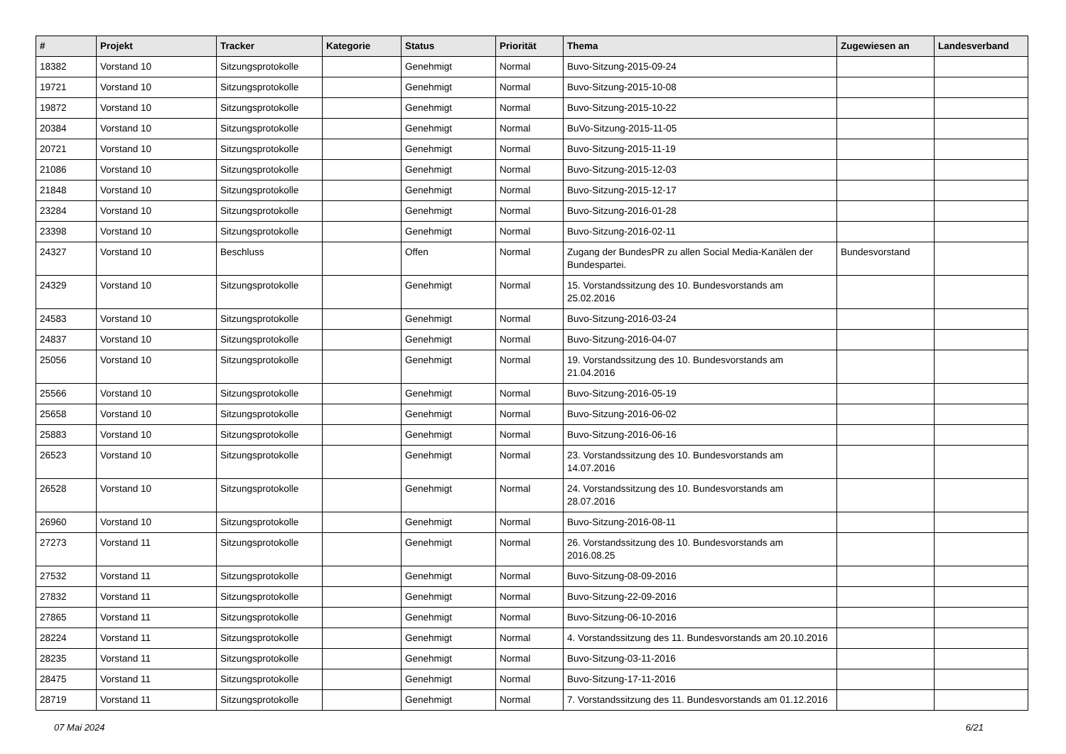| # | Projekt | Tracker | Kategorie | Status | Priorität | Thema | Zugewiesen an | Landesverband |
| --- | --- | --- | --- | --- | --- | --- | --- | --- |
| 18382 | Vorstand 10 | Sitzungsprotokolle | | Genehmigt | Normal | Buvo-Sitzung-2015-09-24 | | |
| 19721 | Vorstand 10 | Sitzungsprotokolle | | Genehmigt | Normal | Buvo-Sitzung-2015-10-08 | | |
| 19872 | Vorstand 10 | Sitzungsprotokolle | | Genehmigt | Normal | Buvo-Sitzung-2015-10-22 | | |
| 20384 | Vorstand 10 | Sitzungsprotokolle | | Genehmigt | Normal | BuVo-Sitzung-2015-11-05 | | |
| 20721 | Vorstand 10 | Sitzungsprotokolle | | Genehmigt | Normal | Buvo-Sitzung-2015-11-19 | | |
| 21086 | Vorstand 10 | Sitzungsprotokolle | | Genehmigt | Normal | Buvo-Sitzung-2015-12-03 | | |
| 21848 | Vorstand 10 | Sitzungsprotokolle | | Genehmigt | Normal | Buvo-Sitzung-2015-12-17 | | |
| 23284 | Vorstand 10 | Sitzungsprotokolle | | Genehmigt | Normal | Buvo-Sitzung-2016-01-28 | | |
| 23398 | Vorstand 10 | Sitzungsprotokolle | | Genehmigt | Normal | Buvo-Sitzung-2016-02-11 | | |
| 24327 | Vorstand 10 | Beschluss | | Offen | Normal | Zugang der BundesPR zu allen Social Media-Kanälen der Bundespartei. | Bundesvorstand | |
| 24329 | Vorstand 10 | Sitzungsprotokolle | | Genehmigt | Normal | 15. Vorstandssitzung des 10. Bundesvorstands am 25.02.2016 | | |
| 24583 | Vorstand 10 | Sitzungsprotokolle | | Genehmigt | Normal | Buvo-Sitzung-2016-03-24 | | |
| 24837 | Vorstand 10 | Sitzungsprotokolle | | Genehmigt | Normal | Buvo-Sitzung-2016-04-07 | | |
| 25056 | Vorstand 10 | Sitzungsprotokolle | | Genehmigt | Normal | 19. Vorstandssitzung des 10. Bundesvorstands am 21.04.2016 | | |
| 25566 | Vorstand 10 | Sitzungsprotokolle | | Genehmigt | Normal | Buvo-Sitzung-2016-05-19 | | |
| 25658 | Vorstand 10 | Sitzungsprotokolle | | Genehmigt | Normal | Buvo-Sitzung-2016-06-02 | | |
| 25883 | Vorstand 10 | Sitzungsprotokolle | | Genehmigt | Normal | Buvo-Sitzung-2016-06-16 | | |
| 26523 | Vorstand 10 | Sitzungsprotokolle | | Genehmigt | Normal | 23. Vorstandssitzung des 10. Bundesvorstands am 14.07.2016 | | |
| 26528 | Vorstand 10 | Sitzungsprotokolle | | Genehmigt | Normal | 24. Vorstandssitzung des 10. Bundesvorstands am 28.07.2016 | | |
| 26960 | Vorstand 10 | Sitzungsprotokolle | | Genehmigt | Normal | Buvo-Sitzung-2016-08-11 | | |
| 27273 | Vorstand 11 | Sitzungsprotokolle | | Genehmigt | Normal | 26. Vorstandssitzung des 10. Bundesvorstands am 2016.08.25 | | |
| 27532 | Vorstand 11 | Sitzungsprotokolle | | Genehmigt | Normal | Buvo-Sitzung-08-09-2016 | | |
| 27832 | Vorstand 11 | Sitzungsprotokolle | | Genehmigt | Normal | Buvo-Sitzung-22-09-2016 | | |
| 27865 | Vorstand 11 | Sitzungsprotokolle | | Genehmigt | Normal | Buvo-Sitzung-06-10-2016 | | |
| 28224 | Vorstand 11 | Sitzungsprotokolle | | Genehmigt | Normal | 4. Vorstandssitzung des 11. Bundesvorstands am 20.10.2016 | | |
| 28235 | Vorstand 11 | Sitzungsprotokolle | | Genehmigt | Normal | Buvo-Sitzung-03-11-2016 | | |
| 28475 | Vorstand 11 | Sitzungsprotokolle | | Genehmigt | Normal | Buvo-Sitzung-17-11-2016 | | |
| 28719 | Vorstand 11 | Sitzungsprotokolle | | Genehmigt | Normal | 7. Vorstandssitzung des 11. Bundesvorstands am 01.12.2016 | | |
07 Mai 2024 6/21